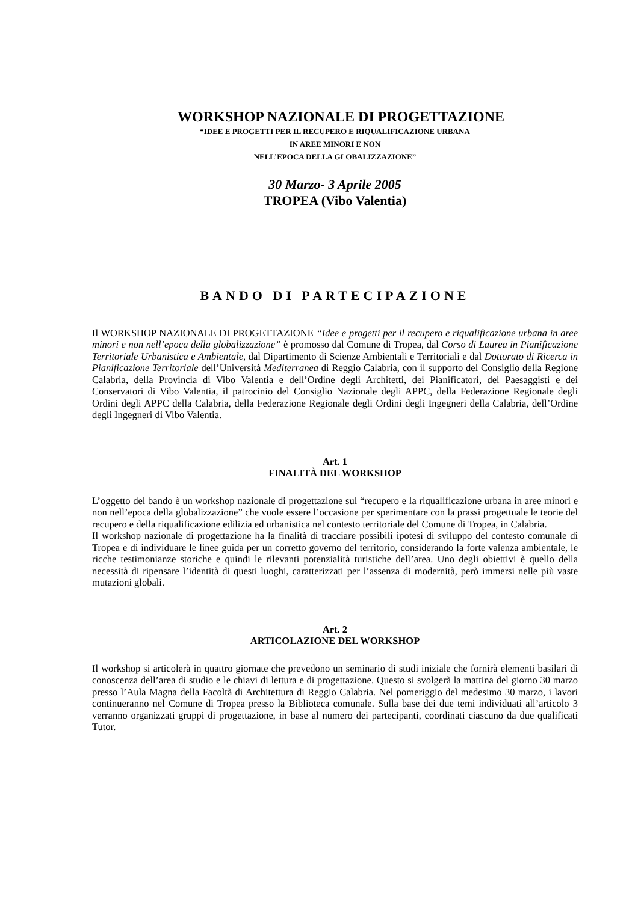WORKSHOP NAZIONALE DI PROGETTAZIONE
“IDEE E PROGETTI PER IL RECUPERO E RIQUALIFICAZIONE URBANA
IN AREE MINORI E NON
NELL’EPOCA DELLA GLOBALIZZAZIONE”
30 Marzo- 3 Aprile 2005
TROPEA (Vibo Valentia)
BANDO DI PARTECIPAZIONE
Il WORKSHOP NAZIONALE DI PROGETTAZIONE “Idee e progetti per il recupero e riqualificazione urbana in aree minori e non nell’epoca della globalizzazione” è promosso dal Comune di Tropea, dal Corso di Laurea in Pianificazione Territoriale Urbanistica e Ambientale, dal Dipartimento di Scienze Ambientali e Territoriali e dal Dottorato di Ricerca in Pianificazione Territoriale dell’Università Mediterranea di Reggio Calabria, con il supporto del Consiglio della Regione Calabria, della Provincia di Vibo Valentia e dell’Ordine degli Architetti, dei Pianificatori, dei Paesaggisti e dei Conservatori di Vibo Valentia, il patrocinio del Consiglio Nazionale degli APPC, della Federazione Regionale degli Ordini degli APPC della Calabria, della Federazione Regionale degli Ordini degli Ingegneri della Calabria, dell’Ordine degli Ingegneri di Vibo Valentia.
Art. 1
FINALITÀ DEL WORKSHOP
L’oggetto del bando è un workshop nazionale di progettazione sul “recupero e la riqualificazione urbana in aree minori e non nell’epoca della globalizzazione” che vuole essere l’occasione per sperimentare con la prassi progettuale le teorie del recupero e della riqualificazione edilizia ed urbanistica nel contesto territoriale del Comune di Tropea, in Calabria.
Il workshop nazionale di progettazione ha la finalità di tracciare possibili ipotesi di sviluppo del contesto comunale di Tropea e di individuare le linee guida per un corretto governo del territorio, considerando la forte valenza ambientale, le ricche testimonianze storiche e quindi le rilevanti potenzialità turistiche dell’area. Uno degli obiettivi è quello della necessità di ripensare l’identità di questi luoghi, caratterizzati per l’assenza di modernità, però immersi nelle più vaste mutazioni globali.
Art. 2
ARTICOLAZIONE DEL WORKSHOP
Il workshop si articolerà in quattro giornate che prevedono un seminario di studi iniziale che fornirà elementi basilari di conoscenza dell’area di studio e le chiavi di lettura e di progettazione. Questo si svolgerà la mattina del giorno 30 marzo presso l’Aula Magna della Facoltà di Architettura di Reggio Calabria. Nel pomeriggio del medesimo 30 marzo, i lavori continueranno nel Comune di Tropea presso la Biblioteca comunale. Sulla base dei due temi individuati all’articolo 3 verranno organizzati gruppi di progettazione, in base al numero dei partecipanti, coordinati ciascuno da due qualificati Tutor.